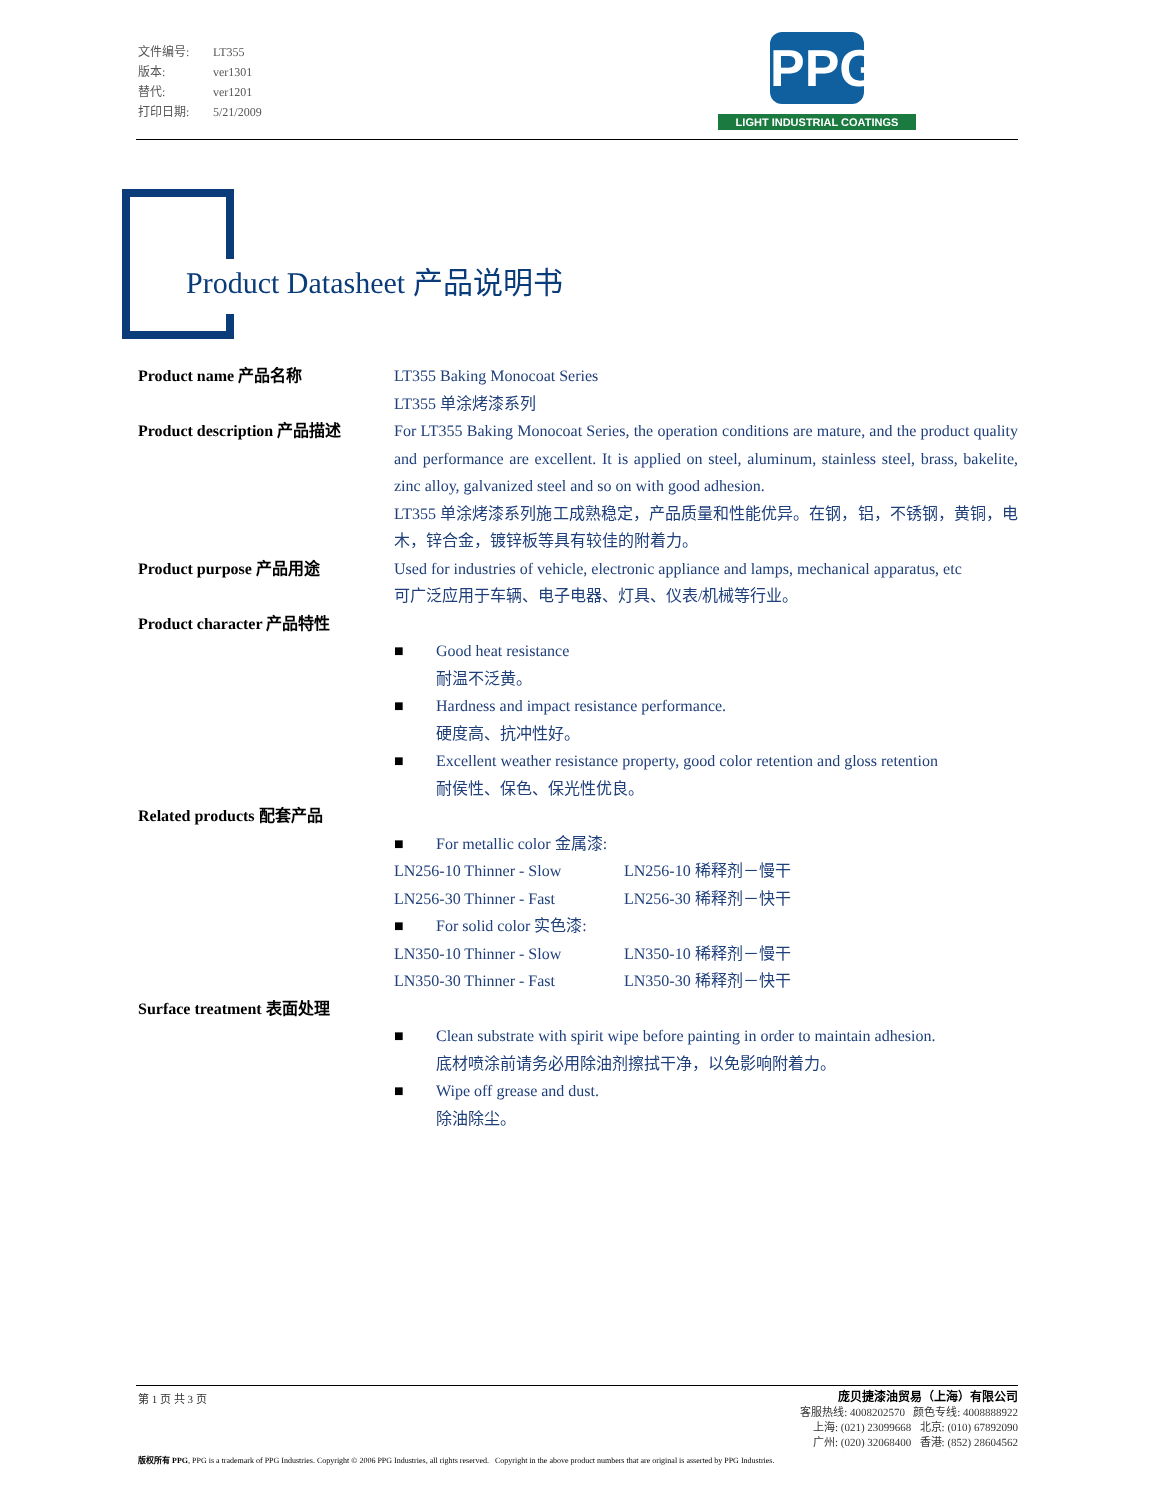文件编号: LT355
版本: ver1301
替代: ver1201
打印日期: 5/21/2009
PPG
LIGHT INDUSTRIAL COATINGS
Product Datasheet 产品说明书
Product name 产品名称 LT355 Baking Monocoat Series
LT355 单涂烤漆系列
Product description 产品描述 For LT355 Baking Monocoat Series, the operation conditions are mature, and the product quality and performance are excellent. It is applied on steel, aluminum, stainless steel, brass, bakelite, zinc alloy, galvanized steel and so on with good adhesion.
LT355 单涂烤漆系列施工成熟稳定，产品质量和性能优异。在钢，铝，不锈钢，黄铜，电木，锌合金，镀锌板等具有较佳的附着力。
Product purpose 产品用途 Used for industries of vehicle, electronic appliance and lamps, mechanical apparatus, etc
可广泛应用于车辆、电子电器、灯具、仪表/机械等行业。
Product character 产品特性
■ Good heat resistance
耐温不泛黄。
■ Hardness and impact resistance performance.
硬度高、抗冲性好。
■ Excellent weather resistance property, good color retention and gloss retention
耐侯性、保色、保光性优良。
Related products 配套产品
■ For metallic color 金属漆:
LN256-10 Thinner - Slow LN256-10 稀释剂－慢干
LN256-30 Thinner - Fast LN256-30 稀释剂－快干
■ For solid color 实色漆:
LN350-10 Thinner - Slow LN350-10 稀释剂－慢干
LN350-30 Thinner - Fast LN350-30 稀释剂－快干
Surface treatment 表面处理
■ Clean substrate with spirit wipe before painting in order to maintain adhesion.
底材喷涂前请务必用除油剂擦拭干净，以免影响附着力。
■ Wipe off grease and dust.
除油除尘。
第 1 页 共 3 页
庞贝捷漆油贸易（上海）有限公司
客服热线: 4008202570 颜色专线: 4008888922
上海: (021) 23099668 北京: (010) 67892090
广州: (020) 32068400 香港: (852) 28604562
版权所有 PPG, PPG is a trademark of PPG Industries. Copyright © 2006 PPG Industries, all rights reserved. Copyright in the above product numbers that are original is asserted by PPG Industries.